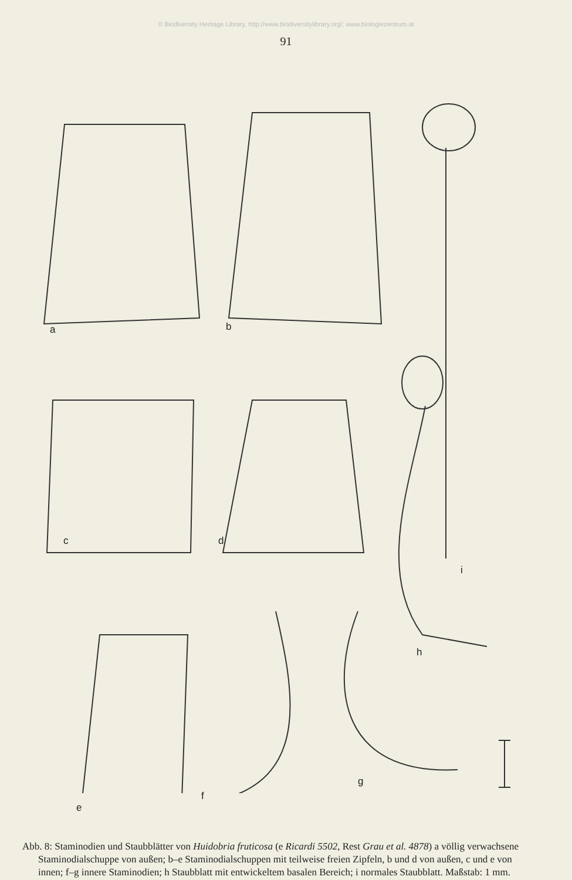© Biodiversity Heritage Library, http://www.biodiversitylibrary.org/; www.biologiezentrum.at
91
a b
c d
i
h
g
f
e
Abb. 8: Staminodien und Staubblätter von Huidobria fruticosa (e Ricardi 5502, Rest Grau et al. 4878) a völlig verwachsene Staminodialschuppe von außen; b–e Staminodialschuppen mit teilweise freien Zipfeln, b und d von außen, c und e von innen; f–g innere Staminodien; h Staubblatt mit entwickeltem basalen Bereich; i normales Staubblatt. Maßstab: 1 mm.